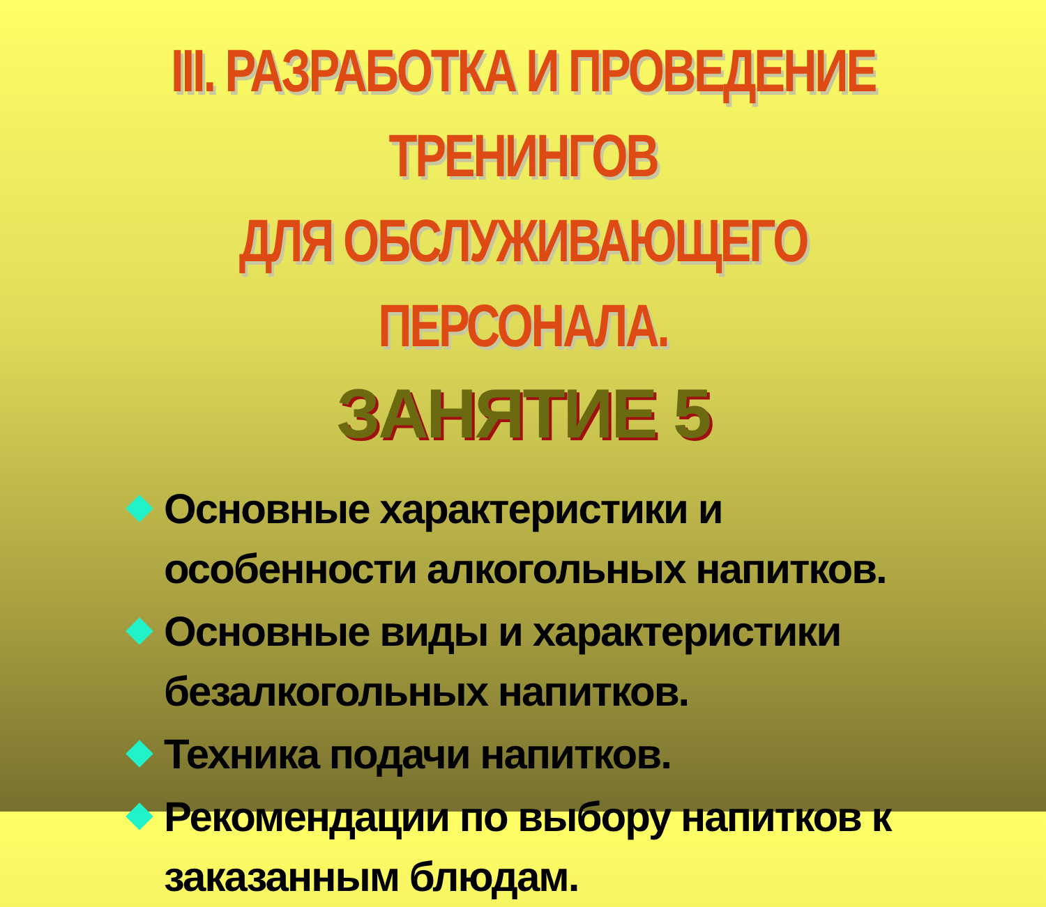III. РАЗРАБОТКА И ПРОВЕДЕНИЕ ТРЕНИНГОВ
ДЛЯ ОБСЛУЖИВАЮЩЕГО ПЕРСОНАЛА.
ЗАНЯТИЕ 5
Основные характеристики и особенности алкогольных напитков.
Основные виды и характеристики безалкогольных напитков.
Техника подачи напитков.
Рекомендации по выбору напитков к заказанным блюдам.